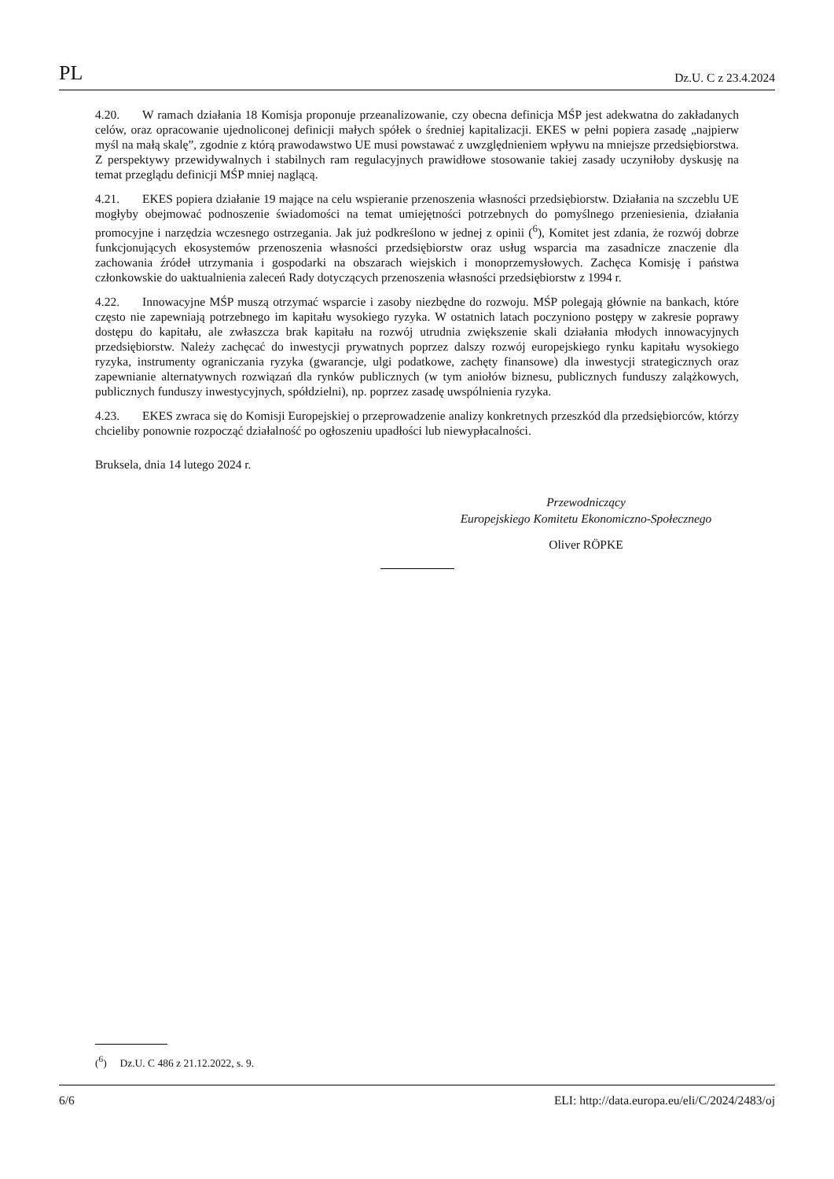PL Dz.U. C z 23.4.2024
4.20. W ramach działania 18 Komisja proponuje przeanalizowanie, czy obecna definicja MŚP jest adekwatna do zakładanych celów, oraz opracowanie ujednoliconej definicji małych spółek o średniej kapitalizacji. EKES w pełni popiera zasadę „najpierw myśl na małą skalę”, zgodnie z którą prawodawstwo UE musi powstawać z uwzględnieniem wpływu na mniejsze przedsiębiorstwa. Z perspektywy przewidywalnych i stabilnych ram regulacyjnych prawidłowe stosowanie takiej zasady uczyniłoby dyskusję na temat przeglądu definicji MŚP mniej naglącą.
4.21. EKES popiera działanie 19 mające na celu wspieranie przenoszenia własności przedsiębiorstw. Działania na szczeblu UE mogłyby obejmować podnoszenie świadomości na temat umiejętności potrzebnych do pomyślnego przeniesienia, działania promocyjne i narzędzia wczesnego ostrzegania. Jak już podkreślono w jednej z opinii (<sup>6</sup>), Komitet jest zdania, że rozwój dobrze funkcjonujących ekosystemów przenoszenia własności przedsiębiorstw oraz usług wsparcia ma zasadnicze znaczenie dla zachowania źródeł utrzymania i gospodarki na obszarach wiejskich i monoprzemysłowych. Zachęca Komisję i państwa członkowskie do uaktualnienia zaleceń Rady dotyczących przenoszenia własności przedsiębiorstw z 1994 r.
4.22. Innowacyjne MŚP muszą otrzymać wsparcie i zasoby niezbędne do rozwoju. MŚP polegają głównie na bankach, które często nie zapewniają potrzebnego im kapitału wysokiego ryzyka. W ostatnich latach poczyniono postępy w zakresie poprawy dostępu do kapitału, ale zwłaszcza brak kapitału na rozwój utrudnia zwiększenie skali działania młodych innowacyjnych przedsiębiorstw. Należy zachęcać do inwestycji prywatnych poprzez dalszy rozwój europejskiego rynku kapitału wysokiego ryzyka, instrumenty ograniczania ryzyka (gwarancje, ulgi podatkowe, zachęty finansowe) dla inwestycji strategicznych oraz zapewnianie alternatywnych rozwiązań dla rynków publicznych (w tym aniołów biznesu, publicznych funduszy zalążkowych, publicznych funduszy inwestycyjnych, spółdzielni), np. poprzez zasadę uwspólnienia ryzyka.
4.23. EKES zwraca się do Komisji Europejskiej o przeprowadzenie analizy konkretnych przeszkód dla przedsiębiorców, którzy chcieliby ponownie rozpocząć działalność po ogłoszeniu upadłości lub niewypłacalności.
Bruksela, dnia 14 lutego 2024 r.
Przewodniczący
Europejskiego Komitetu Ekonomiczno-Społecznego
Oliver RÖPKE
(<sup>6</sup>) Dz.U. C 486 z 21.12.2022, s. 9.
6/6 ELI: http://data.europa.eu/eli/C/2024/2483/oj